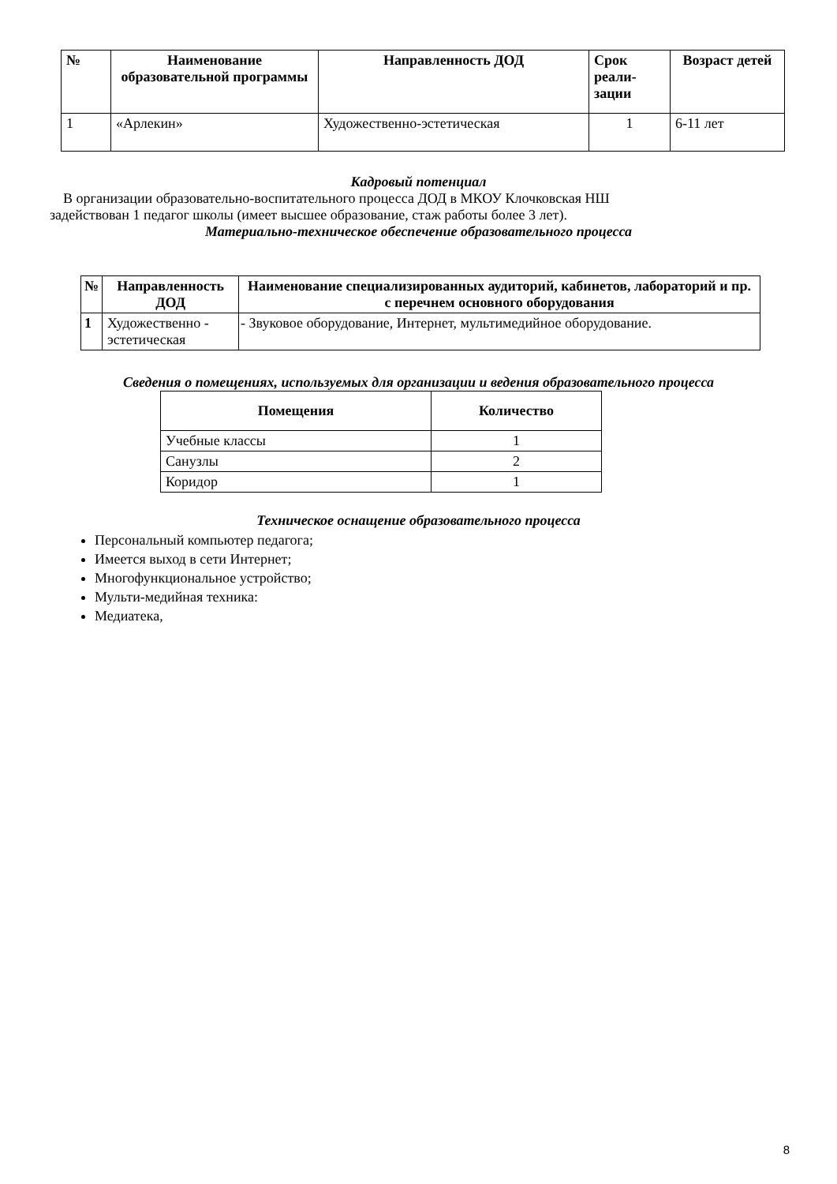| № | Наименование образовательной программы | Направленность ДОД | Срок реали- зации | Возраст детей |
| --- | --- | --- | --- | --- |
| 1 | «Арлекин» | Художественно-эстетическая | 1 | 6-11 лет |
Кадровый потенциал
В организации образовательно-воспитательного процесса ДОД в МКОУ Клочковская НШ
задействован 1 педагог школы (имеет высшее образование, стаж работы более 3 лет).
Материально-техническое обеспечение образовательного процесса
| № | Направленность ДОД | Наименование специализированных аудиторий, кабинетов, лабораторий и пр. с перечнем основного оборудования |
| --- | --- | --- |
| 1 | Художественно - эстетическая | - Звуковое оборудование, Интернет, мультимедийное оборудование. |
Сведения о помещениях, используемых для организации и ведения образовательного процесса
| Помещения | Количество |
| --- | --- |
| Учебные классы | 1 |
| Санузлы | 2 |
| Коридор | 1 |
Техническое оснащение образовательного процесса
Персональный компьютер педагога;
Имеется выход в сети Интернет;
Многофункциональное устройство;
Мульти-медийная техника:
Медиатека,
8